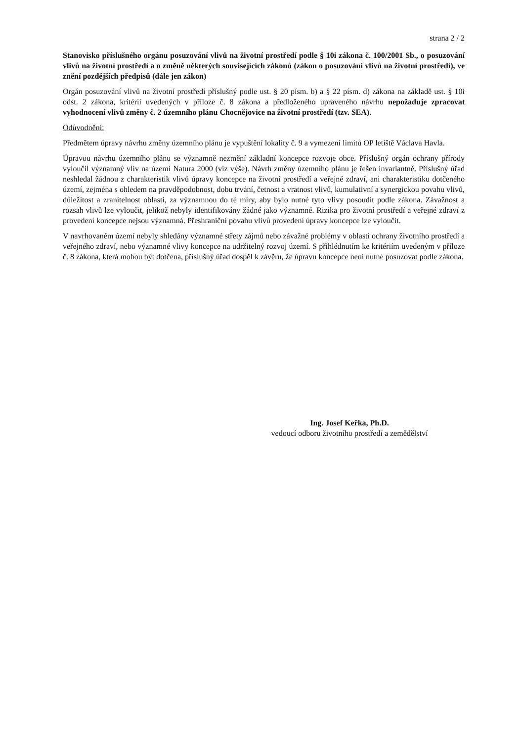strana 2 / 2
Stanovisko příslušného orgánu posuzování vlivů na životní prostředí podle § 10i zákona č. 100/2001 Sb., o posuzování vlivů na životní prostředí a o změně některých souvisejících zákonů (zákon o posuzování vlivů na životní prostředí), ve znění pozdějších předpisů (dále jen zákon)
Orgán posuzování vlivů na životní prostředí příslušný podle ust. § 20 písm. b) a § 22 písm. d) zákona na základě ust. § 10i odst. 2 zákona, kritérií uvedených v příloze č. 8 zákona a předloženého upraveného návrhu nepožaduje zpracovat vyhodnocení vlivů změny č. 2 územního plánu Chocnějovice na životní prostředí (tzv. SEA).
Odůvodnění:
Předmětem úpravy návrhu změny územního plánu je vypuštění lokality č. 9 a vymezení limitů OP letiště Václava Havla.
Úpravou návrhu územního plánu se významně nezmění základní koncepce rozvoje obce. Příslušný orgán ochrany přírody vyloučil významný vliv na území Natura 2000 (viz výše). Návrh změny územního plánu je řešen invariantně. Příslušný úřad neshledal žádnou z charakteristik vlivů úpravy koncepce na životní prostředí a veřejné zdraví, ani charakteristiku dotčeného území, zejména s ohledem na pravděpodobnost, dobu trvání, četnost a vratnost vlivů, kumulativní a synergickou povahu vlivů, důležitost a zranitelnost oblasti, za významnou do té míry, aby bylo nutné tyto vlivy posoudit podle zákona. Závažnost a rozsah vlivů lze vyloučit, jelikož nebyly identifikovány žádné jako významné. Rizika pro životní prostředí a veřejné zdraví z provedení koncepce nejsou významná. Přeshraniční povahu vlivů provedení úpravy koncepce lze vyloučit.
V navrhovaném území nebyly shledány významné střety zájmů nebo závažné problémy v oblasti ochrany životního prostředí a veřejného zdraví, nebo významné vlivy koncepce na udržitelný rozvoj území. S přihlédnutím ke kritériím uvedeným v příloze č. 8 zákona, která mohou být dotčena, příslušný úřad dospěl k závěru, že úpravu koncepce není nutné posuzovat podle zákona.
Ing. Josef Keřka, Ph.D.
vedoucí odboru životního prostředí a zemědělství